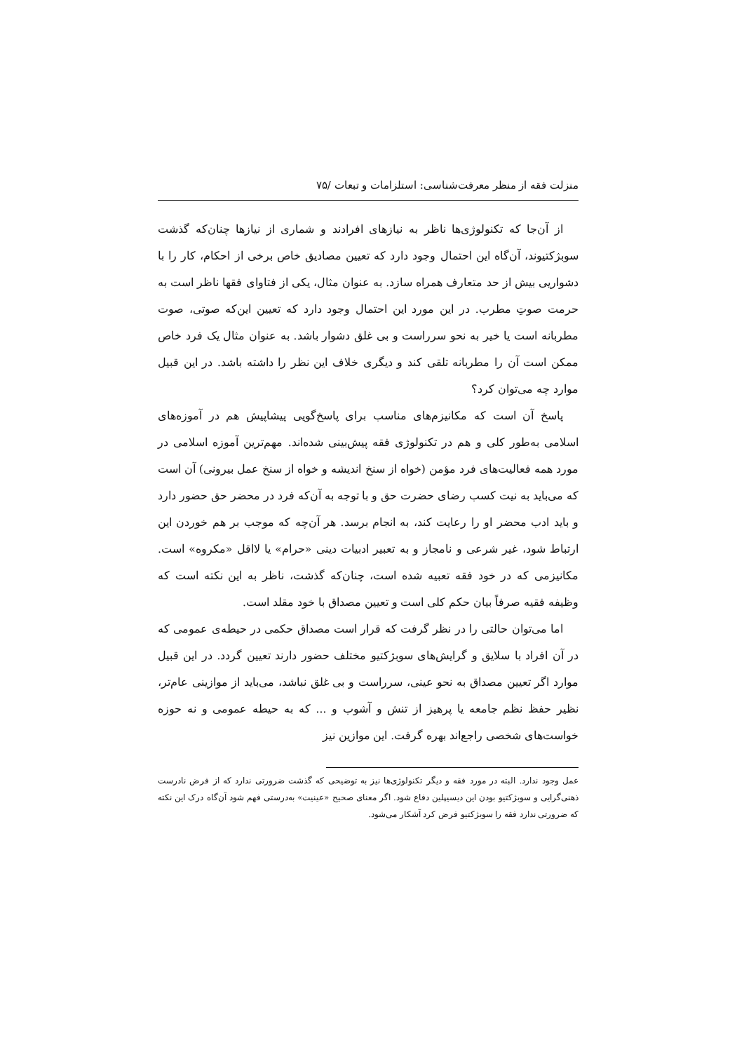منزلت فقه از منظر معرفت‌شناسی: استلزامات و تبعات /۷۵
از آن‌جا که تکنولوژی‌ها ناظر به نیازهای افرادند و شماری از نیازها چنان‌که گذشت سوبژکتیوند، آن‌گاه این احتمال وجود دارد که تعیین مصادیق خاص برخی از احکام، کار را با دشواریی بیش از حد متعارف همراه سازد. به عنوان مثال، یکی از فتاوای فقها ناظر است به حرمت صوتِ مطرب. در این مورد این احتمال وجود دارد که تعیین این‌که صوتی، صوت مطربانه است یا خیر به نحو سرراست و بی غلق دشوار باشد. به عنوان مثال یک فرد خاص ممکن است آن را مطربانه تلقی کند و دیگری خلاف این نظر را داشته باشد. در این قبیل موارد چه می‌توان کرد؟
پاسخ آن است که مکانیزم‌های مناسب برای پاسخ‌گویی پیشاپیش هم در آموزه‌های اسلامی به‌طور کلی و هم در تکنولوژی فقه پیش‌بینی شده‌اند. مهم‌ترین آموزه اسلامی در مورد همه فعالیت‌های فرد مؤمن (خواه از سنخ اندیشه و خواه از سنخ عمل بیرونی) آن است که می‌باید به نیت کسب رضای حضرت حق و با توجه به آن‌که فرد در محضر حق حضور دارد و باید ادب محضر او را رعایت کند، به انجام برسد. هر آن‌چه که موجب بر هم خوردن این ارتباط شود، غیر شرعی و نامجاز و به تعبیر ادبیات دینی «حرام» یا لااقل «مکروه» است. مکانیزمی که در خود فقه تعبیه شده است، چنان‌که گذشت، ناظر به این نکته است که وظیفه فقیه صرفاً بیان حکم کلی است و تعیین مصداق با خود مقلد است.
اما می‌توان حالتی را در نظر گرفت که قرار است مصداق حکمی در حیطه‌ی عمومی که در آن افراد با سلایق و گرایش‌های سوبژکتیو مختلف حضور دارند تعیین گردد. در این قبیل موارد اگر تعیین مصداق به نحو عینی، سرراست و بی غلق نباشد، می‌باید از موازینی عام‌تر، نظیر حفظ نظم جامعه یا پرهیز از تنش و آشوب و ... که به حیطه عمومی و نه حوزه خواست‌های شخصی راجع‌اند بهره گرفت. این موازین نیز
عمل وجود ندارد. البته در مورد فقه و دیگر تکنولوژی‌ها نیز به توضیحی که گذشت ضرورتی ندارد که از فرض نادرست ذهنی‌گرایی و سوبژکتیو بودن این دیسیپلین دفاع شود. اگر معنای صحیح «عینیت» به‌درستی فهم شود آن‌گاه درک این نکته که ضرورتی ندارد فقه را سوبژکتیو فرض کرد آشکار می‌شود.